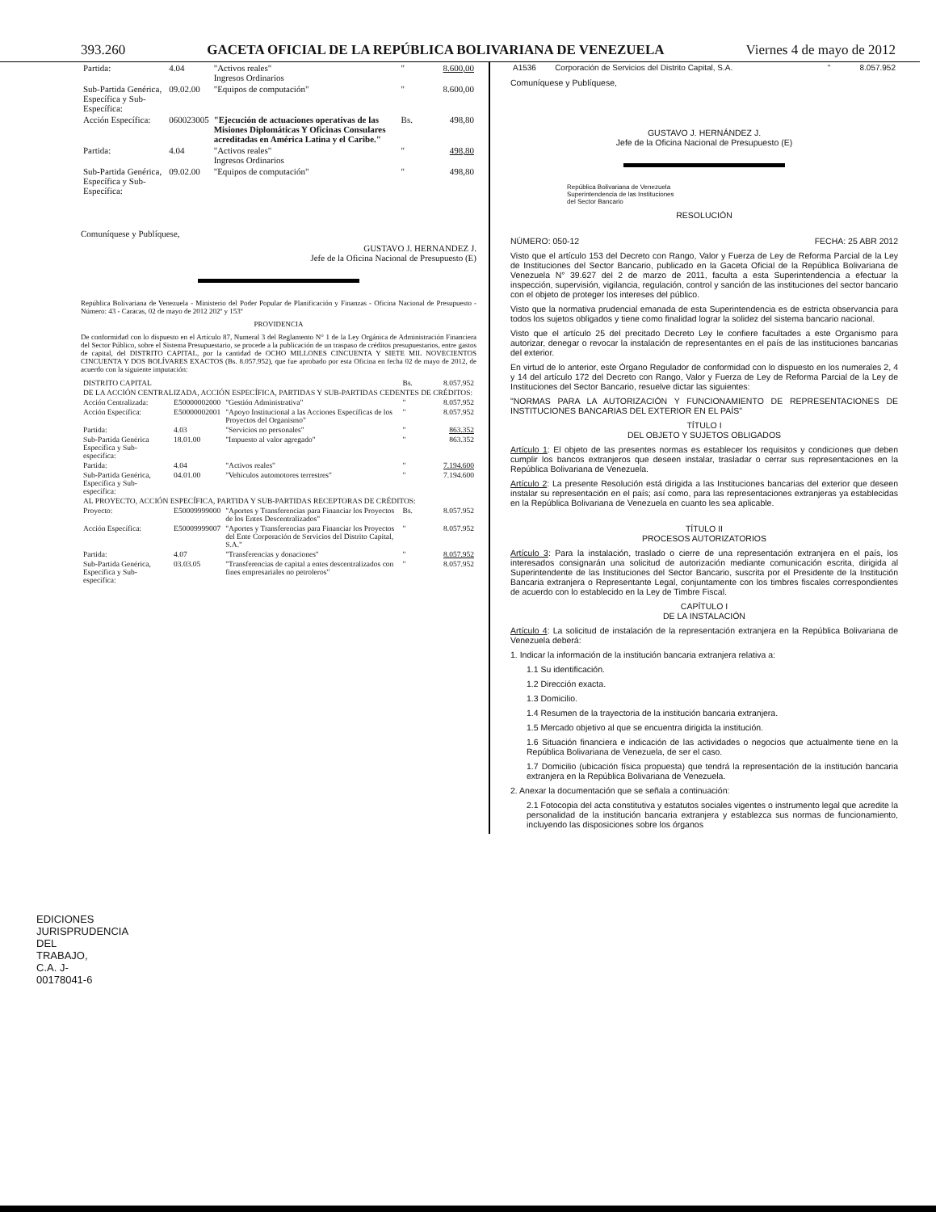393.260 GACETA OFICIAL DE LA REPÚBLICA BOLIVARIANA DE VENEZUELA Viernes 4 de mayo de 2012
| Partida: | 4.04 | "Activos reales" Ingresos Ordinarios | " | 8.600,00 |
| Sub-Partida Genérica, Específica y Sub-Específica: | 09.02.00 | "Equipos de computación" | " | 8.600,00 |
| Acción Específica: | 060023005 | "Ejecución de actuaciones operativas de las Misiones Diplomáticas Y Oficinas Consulares acreditadas en América Latina y el Caribe." | Bs. | 498,80 |
| Partida: | 4.04 | "Activos reales" Ingresos Ordinarios | " | 498,80 |
| Sub-Partida Genérica, Específica y Sub-Específica: | 09.02.00 | "Equipos de computación" | " | 498,80 |
Comuníquese y Publíquese,
GUSTAVO J. HERNANDEZ J.
Jefe de la Oficina Nacional de Presupuesto (E)
República Bolivariana de Venezuela - Ministerio del Poder Popular de Planificación y Finanzas - Oficina Nacional de Presupuesto - Número: 43 - Caracas, 02 de mayo de 2012 202º y 153º
PROVIDENCIA
De conformidad con lo dispuesto en el Artículo 87, Numeral 3 del Reglamento N° 1 de la Ley Orgánica de Administración Financiera del Sector Público, sobre el Sistema Presupuestario, se procede a la publicación de un traspaso de créditos presupuestarios, entre gastos de capital, del DISTRITO CAPITAL, por la cantidad de OCHO MILLONES CINCUENTA Y SIETE MIL NOVECIENTOS CINCUENTA Y DOS BOLÍVARES EXACTOS (Bs. 8.057.952), que fue aprobado por esta Oficina en fecha 02 de mayo de 2012, de acuerdo con la siguiente imputación:
| DISTRITO CAPITAL | | | Bs. | 8.057.952 |
| DE LA ACCIÓN CENTRALIZADA, ACCIÓN ESPECÍFICA, PARTIDAS Y SUB-PARTIDAS CEDENTES DE CRÉDITOS: | | | | |
| Acción Centralizada: | E50000002000 | "Gestión Administrativa" | " | 8.057.952 |
| Acción Específica: | E50000002001 | "Apoyo Institucional a las Acciones Específicas de los Proyectos del Organismo" | " | 8.057.952 |
| Partida: | 4.03 | "Servicios no personales" | " | 863.352 |
| Sub-Partida Genérica Específica y Sub-específica: | 18.01.00 | "Impuesto al valor agregado" | " | 863.352 |
| Partida: | 4.04 | "Activos reales" | " | 7.194.600 |
| Sub-Partida Genérica, Específica y Sub-específica: | 04.01.00 | "Vehículos automotores terrestres" | " | 7.194.600 |
| AL PROYECTO, ACCIÓN ESPECÍFICA, PARTIDA Y SUB-PARTIDAS RECEPTORAS DE CRÉDITOS: | | | | |
| Proyecto: | E50009999000 | "Aportes y Transferencias para Financiar los Proyectos de los Entes Descentralizados" | Bs. | 8.057.952 |
| Acción Específica: | E50009999007 | "Aportes y Transferencias para Financiar los Proyectos del Ente Corporación de Servicios del Distrito Capital, S.A." | " | 8.057.952 |
| Partida: | 4.07 | "Transferencias y donaciones" | " | 8.057.952 |
| Sub-Partida Genérica, Específica y Sub-específica: | 03.03.05 | "Transferencias de capital a entes descentralizados con fines empresariales no petroleros" | " | 8.057.952 |
| A1536 | Corporación de Servicios del Distrito Capital, S.A. | " | 8.057.952 |
Comuníquese y Publíquese,
GUSTAVO J. HERNÁNDEZ J.
Jefe de la Oficina Nacional de Presupuesto (E)
República Bolivariana de Venezuela
Superintendencia de las Instituciones
del Sector Bancario
RESOLUCIÓN
NÚMERO: 050-12 FECHA: 25 ABR 2012
Visto que el artículo 153 del Decreto con Rango, Valor y Fuerza de Ley de Reforma Parcial de la Ley de Instituciones del Sector Bancario, publicado en la Gaceta Oficial de la República Bolivariana de Venezuela N° 39.627 del 2 de marzo de 2011, faculta a esta Superintendencia a efectuar la inspección, supervisión, vigilancia, regulación, control y sanción de las instituciones del sector bancario con el objeto de proteger los intereses del público.
Visto que la normativa prudencial emanada de esta Superintendencia es de estricta observancia para todos los sujetos obligados y tiene como finalidad lograr la solidez del sistema bancario nacional.
Visto que el artículo 25 del precitado Decreto Ley le confiere facultades a este Organismo para autorizar, denegar o revocar la instalación de representantes en el país de las instituciones bancarias del exterior.
En virtud de lo anterior, este Órgano Regulador de conformidad con lo dispuesto en los numerales 2, 4 y 14 del artículo 172 del Decreto con Rango, Valor y Fuerza de Ley de Reforma Parcial de la Ley de Instituciones del Sector Bancario, resuelve dictar las siguientes:
"NORMAS PARA LA AUTORIZACIÓN Y FUNCIONAMIENTO DE REPRESENTACIONES DE INSTITUCIONES BANCARIAS DEL EXTERIOR EN EL PAÍS"
TÍTULO I
DEL OBJETO Y SUJETOS OBLIGADOS
Artículo 1: El objeto de las presentes normas es establecer los requisitos y condiciones que deben cumplir los bancos extranjeros que deseen instalar, trasladar o cerrar sus representaciones en la República Bolivariana de Venezuela.
Artículo 2: La presente Resolución está dirigida a las Instituciones bancarias del exterior que deseen instalar su representación en el país; así como, para las representaciones extranjeras ya establecidas en la República Bolivariana de Venezuela en cuanto les sea aplicable.
TÍTULO II
PROCESOS AUTORIZATORIOS
Artículo 3: Para la instalación, traslado o cierre de una representación extranjera en el país, los interesados consignarán una solicitud de autorización mediante comunicación escrita, dirigida al Superintendente de las Instituciones del Sector Bancario, suscrita por el Presidente de la Institución Bancaria extranjera o Representante Legal, conjuntamente con los timbres fiscales correspondientes de acuerdo con lo establecido en la Ley de Timbre Fiscal.
CAPÍTULO I
DE LA INSTALACIÓN
Artículo 4: La solicitud de instalación de la representación extranjera en la República Bolivariana de Venezuela deberá:
1. Indicar la información de la institución bancaria extranjera relativa a:
1.1 Su identificación.
1.2 Dirección exacta.
1.3 Domicilio.
1.4 Resumen de la trayectoria de la institución bancaria extranjera.
1.5 Mercado objetivo al que se encuentra dirigida la institución.
1.6 Situación financiera e indicación de las actividades o negocios que actualmente tiene en la República Bolivariana de Venezuela, de ser el caso.
1.7 Domicilio (ubicación física propuesta) que tendrá la representación de la institución bancaria extranjera en la República Bolivariana de Venezuela.
2. Anexar la documentación que se señala a continuación:
2.1 Fotocopia del acta constitutiva y estatutos sociales vigentes o instrumento legal que acredite la personalidad de la institución bancaria extranjera y establezca sus normas de funcionamiento, incluyendo las disposiciones sobre los órganos
EDICIONES JURISPRUDENCIA DEL TRABAJO, C.A. J-00178041-6